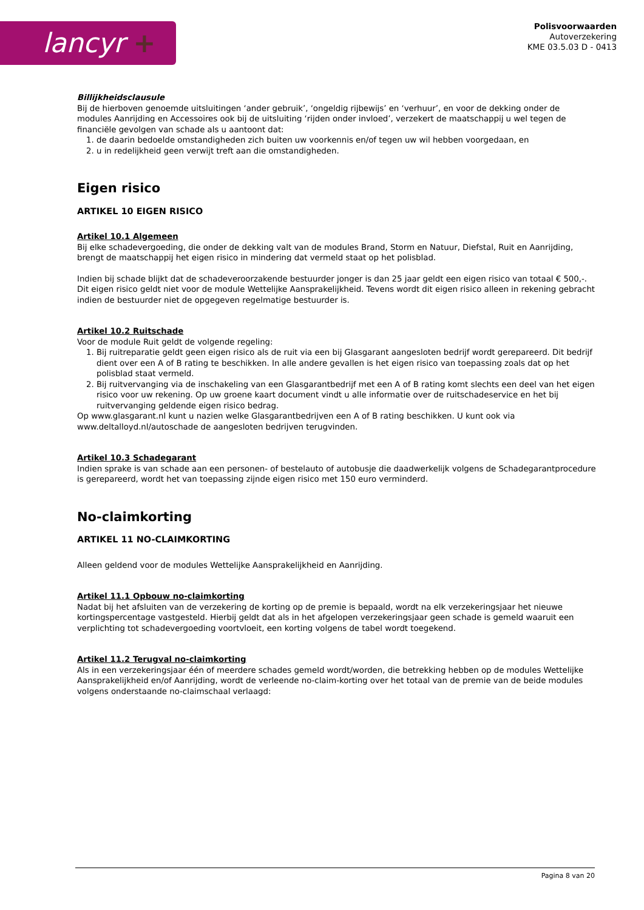lancyr +
Polisvoorwaarden
Autoverzekering
KME 03.5.03 D - 0413
Billijkheidsclausule
Bij de hierboven genoemde uitsluitingen ‘ander gebruik’, ‘ongeldig rijbewijs’ en ‘verhuur’, en voor de dekking onder de modules Aanrijding en Accessoires ook bij de uitsluiting ‘rijden onder invloed’, verzekert de maatschappij u wel tegen de financiële gevolgen van schade als u aantoont dat:
1. de daarin bedoelde omstandigheden zich buiten uw voorkennis en/of tegen uw wil hebben voorgedaan, en
2. u in redelijkheid geen verwijt treft aan die omstandigheden.
Eigen risico
ARTIKEL 10 EIGEN RISICO
Artikel 10.1 Algemeen
Bij elke schadevergoeding, die onder de dekking valt van de modules Brand, Storm en Natuur, Diefstal, Ruit en Aanrijding, brengt de maatschappij het eigen risico in mindering dat vermeld staat op het polisblad.
Indien bij schade blijkt dat de schadeveroorzakende bestuurder jonger is dan 25 jaar geldt een eigen risico van totaal € 500,-. Dit eigen risico geldt niet voor de module Wettelijke Aansprakelijkheid. Tevens wordt dit eigen risico alleen in rekening gebracht indien de bestuurder niet de opgegeven regelmatige bestuurder is.
Artikel 10.2 Ruitschade
Voor de module Ruit geldt de volgende regeling:
1. Bij ruitreparatie geldt geen eigen risico als de ruit via een bij Glasgarant aangesloten bedrijf wordt gerepareerd. Dit bedrijf dient over een A of B rating te beschikken. In alle andere gevallen is het eigen risico van toepassing zoals dat op het polisblad staat vermeld.
2. Bij ruitvervanging via de inschakeling van een Glasgarantbedrijf met een A of B rating komt slechts een deel van het eigen risico voor uw rekening. Op uw groene kaart document vindt u alle informatie over de ruitschadeservice en het bij ruitvervanging geldende eigen risico bedrag.
Op www.glasgarant.nl kunt u nazien welke Glasgarantbedrijven een A of B rating beschikken. U kunt ook via www.deltalloyd.nl/autoschade de aangesloten bedrijven terugvinden.
Artikel 10.3 Schadegarant
Indien sprake is van schade aan een personen- of bestelauto of autobusje die daadwerkelijk volgens de Schadegarantprocedure is gerepareerd, wordt het van toepassing zijnde eigen risico met 150 euro verminderd.
No-claimkorting
ARTIKEL 11 NO-CLAIMKORTING
Alleen geldend voor de modules Wettelijke Aansprakelijkheid en Aanrijding.
Artikel 11.1 Opbouw no-claimkorting
Nadat bij het afsluiten van de verzekering de korting op de premie is bepaald, wordt na elk verzekeringsjaar het nieuwe kortingspercentage vastgesteld. Hierbij geldt dat als in het afgelopen verzekeringsjaar geen schade is gemeld waaruit een verplichting tot schadevergoeding voortvloeit, een korting volgens de tabel wordt toegekend.
Artikel 11.2 Terugval no-claimkorting
Als in een verzekeringsjaar één of meerdere schades gemeld wordt/worden, die betrekking hebben op de modules Wettelijke Aansprakelijkheid en/of Aanrijding, wordt de verleende no-claim-korting over het totaal van de premie van de beide modules volgens onderstaande no-claimschaal verlaagd:
Pagina 8 van 20